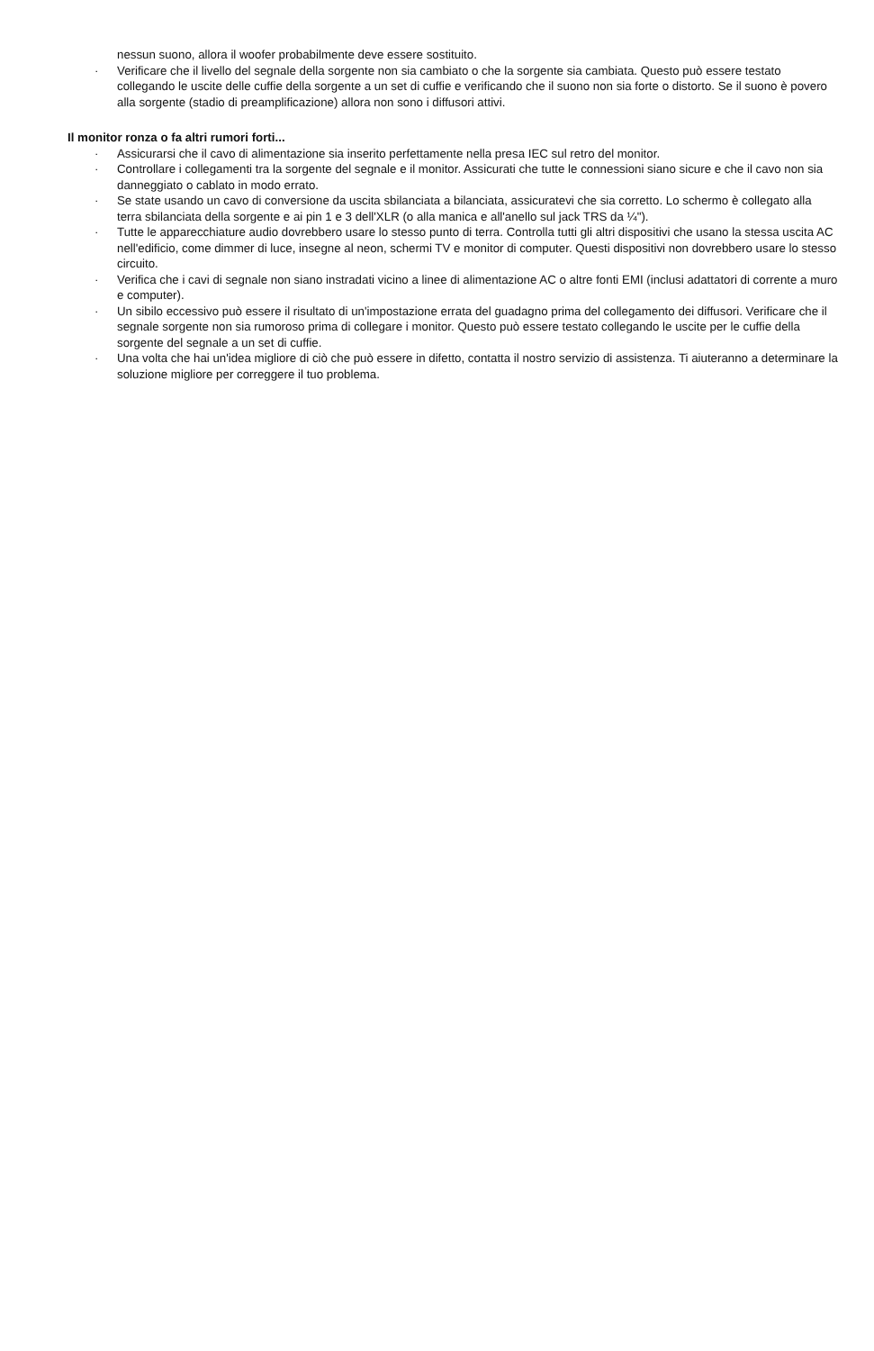nessun suono, allora il woofer probabilmente deve essere sostituito.
· Verificare che il livello del segnale della sorgente non sia cambiato o che la sorgente sia cambiata. Questo può essere testato collegando le uscite delle cuffie della sorgente a un set di cuffie e verificando che il suono non sia forte o distorto. Se il suono è povero alla sorgente (stadio di preamplificazione) allora non sono i diffusori attivi.
Il monitor ronza o fa altri rumori forti...
· Assicurarsi che il cavo di alimentazione sia inserito perfettamente nella presa IEC sul retro del monitor.
· Controllare i collegamenti tra la sorgente del segnale e il monitor. Assicurati che tutte le connessioni siano sicure e che il cavo non sia danneggiato o cablato in modo errato.
· Se state usando un cavo di conversione da uscita sbilanciata a bilanciata, assicuratevi che sia corretto. Lo schermo è collegato alla terra sbilanciata della sorgente e ai pin 1 e 3 dell'XLR (o alla manica e all'anello sul jack TRS da ¼").
· Tutte le apparecchiature audio dovrebbero usare lo stesso punto di terra. Controlla tutti gli altri dispositivi che usano la stessa uscita AC nell'edificio, come dimmer di luce, insegne al neon, schermi TV e monitor di computer. Questi dispositivi non dovrebbero usare lo stesso circuito.
· Verifica che i cavi di segnale non siano instradati vicino a linee di alimentazione AC o altre fonti EMI (inclusi adattatori di corrente a muro e computer).
· Un sibilo eccessivo può essere il risultato di un'impostazione errata del guadagno prima del collegamento dei diffusori. Verificare che il segnale sorgente non sia rumoroso prima di collegare i monitor. Questo può essere testato collegando le uscite per le cuffie della sorgente del segnale a un set di cuffie.
· Una volta che hai un'idea migliore di ciò che può essere in difetto, contatta il nostro servizio di assistenza. Ti aiuteranno a determinare la soluzione migliore per correggere il tuo problema.